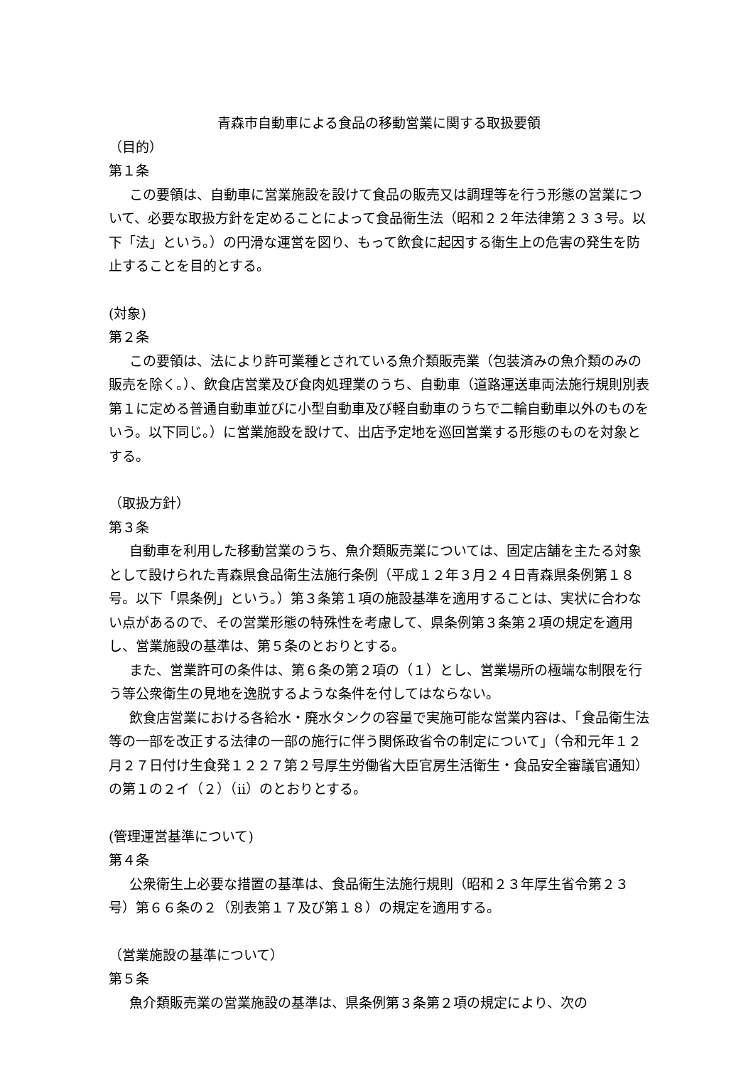青森市自動車による食品の移動営業に関する取扱要領
（目的）
第１条
この要領は、自動車に営業施設を設けて食品の販売又は調理等を行う形態の営業について、必要な取扱方針を定めることによって食品衛生法（昭和２２年法律第２３３号。以下「法」という。）の円滑な運営を図り、もって飲食に起因する衛生上の危害の発生を防止することを目的とする。
(対象)
第２条
この要領は、法により許可業種とされている魚介類販売業（包装済みの魚介類のみの販売を除く。）、飲食店営業及び食肉処理業のうち、自動車（道路運送車両法施行規則別表第１に定める普通自動車並びに小型自動車及び軽自動車のうちで二輪自動車以外のものをいう。以下同じ。）に営業施設を設けて、出店予定地を巡回営業する形態のものを対象とする。
（取扱方針）
第３条
自動車を利用した移動営業のうち、魚介類販売業については、固定店舗を主たる対象として設けられた青森県食品衛生法施行条例（平成１２年３月２４日青森県条例第１８号。以下「県条例」という。）第３条第１項の施設基準を適用することは、実状に合わない点があるので、その営業形態の特殊性を考慮して、県条例第３条第２項の規定を適用し、営業施設の基準は、第５条のとおりとする。
また、営業許可の条件は、第６条の第２項の（１）とし、営業場所の極端な制限を行う等公衆衛生の見地を逸脱するような条件を付してはならない。
飲食店営業における各給水・廃水タンクの容量で実施可能な営業内容は、「食品衛生法等の一部を改正する法律の一部の施行に伴う関係政省令の制定について」（令和元年１２月２７日付け生食発１２２７第２号厚生労働省大臣官房生活衛生・食品安全審議官通知）の第１の２イ（２）（ⅱ）のとおりとする。
(管理運営基準について)
第４条
公衆衛生上必要な措置の基準は、食品衛生法施行規則（昭和２３年厚生省令第２３号）第６６条の２（別表第１７及び第１８）の規定を適用する。
（営業施設の基準について）
第５条
魚介類販売業の営業施設の基準は、県条例第３条第２項の規定により、次の